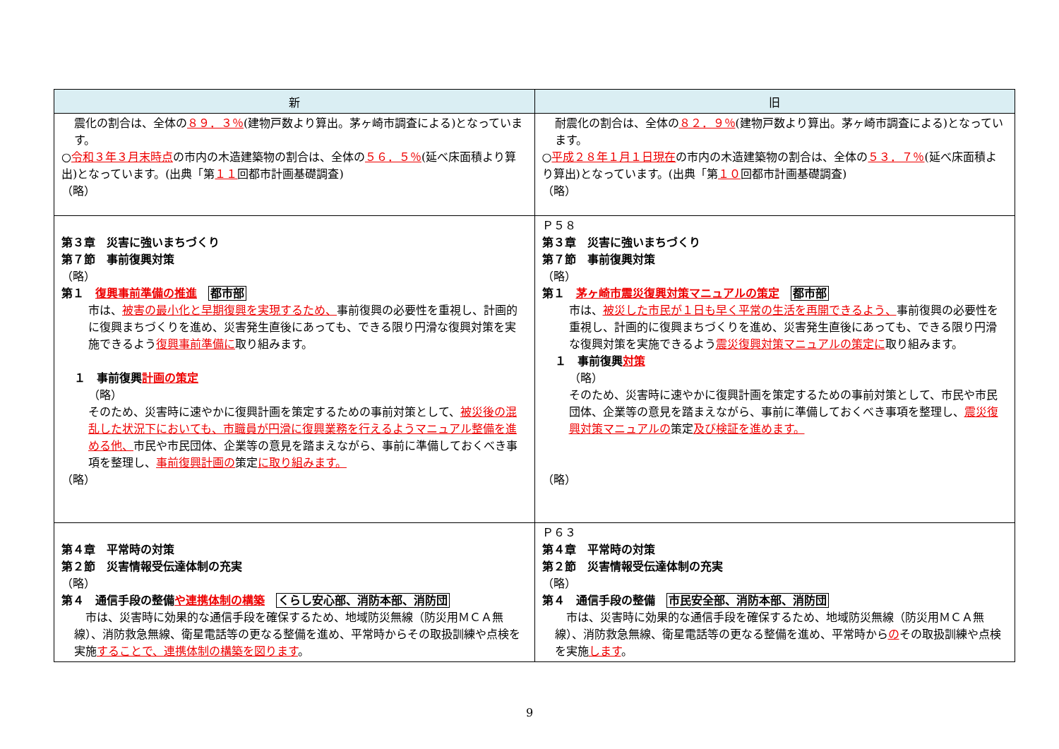| 新 | 旧 |
| --- | --- |
| 震化の割合は、全体の ８９．３％ (建物戸数より算出。茅ヶ崎市調査による)となっています。 ○ 令和３年３月末時点 の市内の木造建築物の割合は、全体の ５６．５％ (延べ床面積より算出)となっています。(出典「第 １１ 回都市計画基礎調査) （略） | 耐震化の割合は、全体の ８２．９％ (建物戸数より算出。茅ヶ崎市調査による)となっています。 ○ 平成２８年１月１日現在 の市内の木造建築物の割合は、全体の ５３．７％ (延べ床面積より算出)となっています。(出典「第 １０ 回都市計画基礎調査) （略） |
| 第３章 災害に強いまちづくり 第７節 事前復興対策 （略） 第１ 復興事前準備の推進 都市部 市は、 被害の最小化と早期復興を実現するため、 事前復興の必要性を重視し、計画的に復興まちづくりを進め、災害発生直後にあっても、できる限り円滑な復興対策を実施できるよう 復興事前準備に 取り組みます。 １ 事前復興 計画の策定 （略） そのため、災害時に速やかに復興計画を策定するための事前対策として、 被災後の混乱した状況下においても、市職員が円滑に復興業務を行えるようマニュアル整備を進める他、 市民や市民団体、企業等の意見を踏まえながら、事前に準備しておくべき事項を整理し、 事前復興計画の 策定 に取り組みます。 （略） | Ｐ５８ 第３章 災害に強いまちづくり 第７節 事前復興対策 （略） 第１ 茅ヶ崎市震災復興対策マニュアルの策定 都市部 市は、 被災した市民が１日も早く平常の生活を再開できるよう、 事前復興の必要性を重視し、計画的に復興まちづくりを進め、災害発生直後にあっても、できる限り円滑な復興対策を実施できるよう 震災復興対策マニュアルの策定に 取り組みます。 １ 事前復興 対策 （略） そのため、災害時に速やかに復興計画を策定するための事前対策として、市民や市民団体、企業等の意見を踏まえながら、事前に準備しておくべき事項を整理し、 震災復興対策マニュアルの 策定 及び検証を進めます。 （略） |
| 第４章 平常時の対策 第２節 災害情報受伝達体制の充実 （略） 第４ 通信手段の整備 や連携体制の構築 くらし安心部、消防本部、消防団 市は、災害時に効果的な通信手段を確保するため、地域防災無線（防災用ＭＣＡ無線）、消防救急無線、衛星電話等の更なる整備を進め、平常時からその取扱訓練や点検を実施 することで、連携体制の構築を図ります 。 | Ｐ６３ 第４章 平常時の対策 第２節 災害情報受伝達体制の充実 （略） 第４ 通信手段の整備 市民安全部、消防本部、消防団 市は、災害時に効果的な通信手段を確保するため、地域防災無線（防災用ＭＣＡ無線）、消防救急無線、衛星電話等の更なる整備を進め、平常時から の その取扱訓練や点検を実施 します 。 |
9